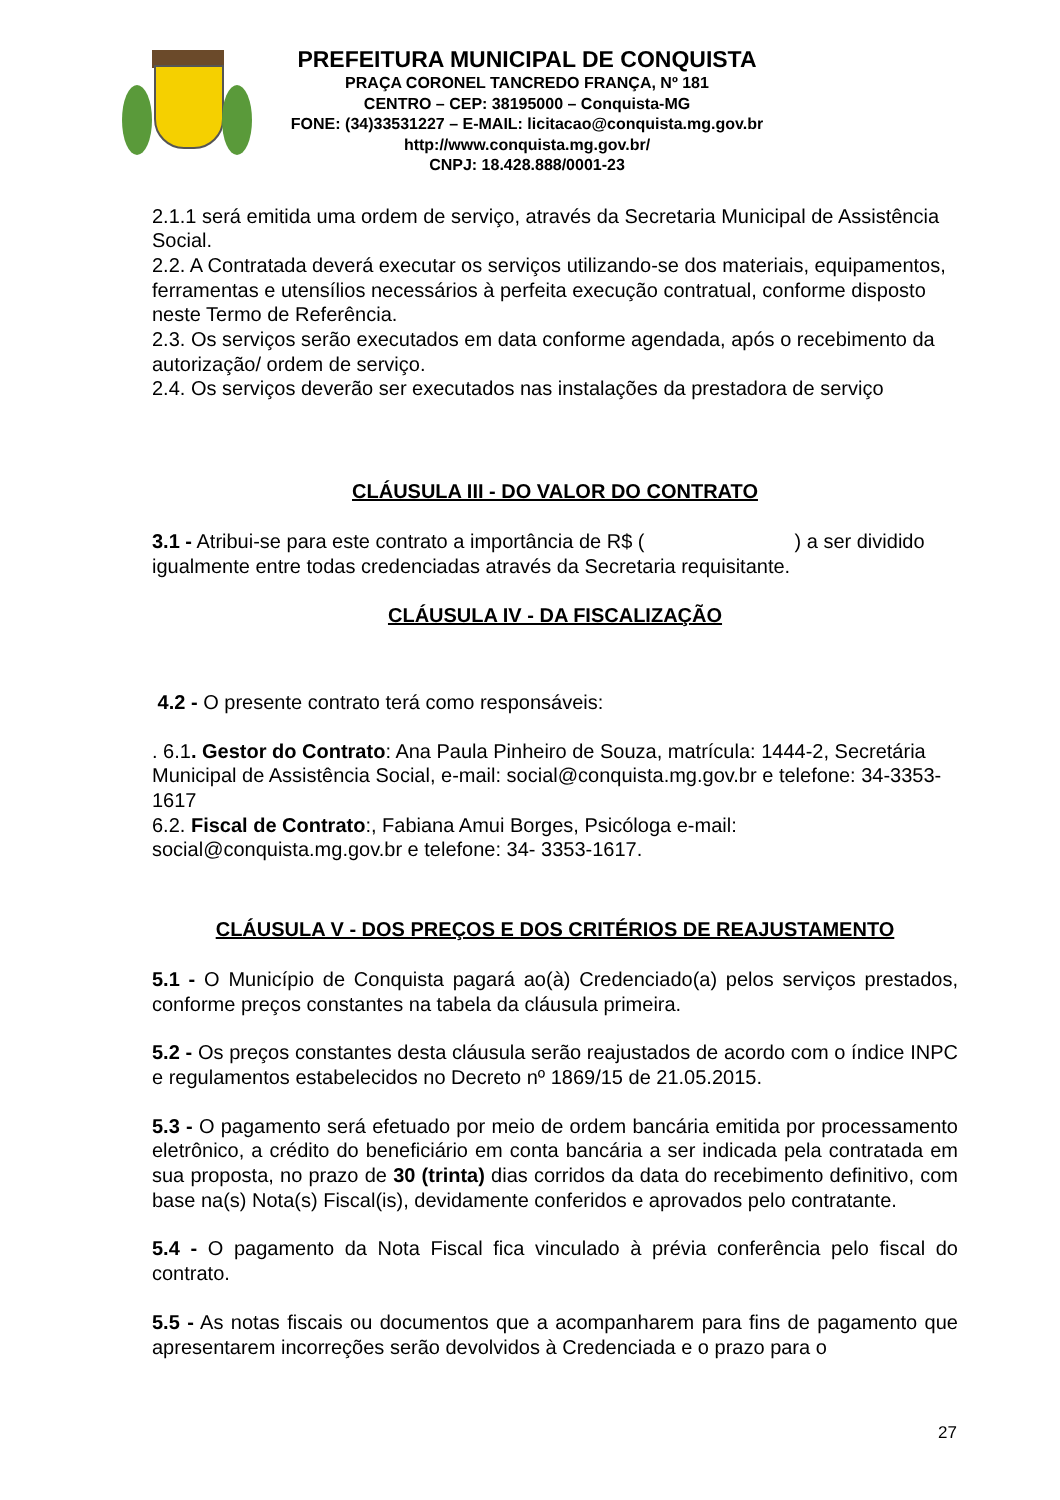PREFEITURA MUNICIPAL DE CONQUISTA
PRAÇA CORONEL TANCREDO FRANÇA, Nº 181
CENTRO – CEP: 38195000 – Conquista-MG
FONE: (34)33531227 – E-MAIL: licitacao@conquista.mg.gov.br
http://www.conquista.mg.gov.br/
CNPJ: 18.428.888/0001-23
2.1.1 será emitida uma ordem de serviço, através da Secretaria Municipal de Assistência Social.
2.2. A Contratada deverá executar os serviços utilizando-se dos materiais, equipamentos, ferramentas e utensílios necessários à perfeita execução contratual, conforme disposto neste Termo de Referência.
2.3. Os serviços serão executados em data conforme agendada, após o recebimento da autorização/ ordem de serviço.
2.4. Os serviços deverão ser executados nas instalações da prestadora de serviço
CLÁUSULA III - DO VALOR DO CONTRATO
3.1 - Atribui-se para este contrato a importância de R$ ( ) a ser dividido igualmente entre todas credenciadas através da Secretaria requisitante.
CLÁUSULA IV - DA FISCALIZAÇÃO
4.2 - O presente contrato terá como responsáveis:
. 6.1. Gestor do Contrato: Ana Paula Pinheiro de Souza, matrícula: 1444-2, Secretária Municipal de Assistência Social, e-mail: social@conquista.mg.gov.br e telefone: 34-3353-1617
6.2. Fiscal de Contrato:, Fabiana Amui Borges, Psicóloga e-mail: social@conquista.mg.gov.br e telefone: 34- 3353-1617.
CLÁUSULA V - DOS PREÇOS E DOS CRITÉRIOS DE REAJUSTAMENTO
5.1 - O Município de Conquista pagará ao(à) Credenciado(a) pelos serviços prestados, conforme preços constantes na tabela da cláusula primeira.
5.2 - Os preços constantes desta cláusula serão reajustados de acordo com o índice INPC e regulamentos estabelecidos no Decreto nº 1869/15 de 21.05.2015.
5.3 - O pagamento será efetuado por meio de ordem bancária emitida por processamento eletrônico, a crédito do beneficiário em conta bancária a ser indicada pela contratada em sua proposta, no prazo de 30 (trinta) dias corridos da data do recebimento definitivo, com base na(s) Nota(s) Fiscal(is), devidamente conferidos e aprovados pelo contratante.
5.4 - O pagamento da Nota Fiscal fica vinculado à prévia conferência pelo fiscal do contrato.
5.5 - As notas fiscais ou documentos que a acompanharem para fins de pagamento que apresentarem incorreções serão devolvidos à Credenciada e o prazo para o
27